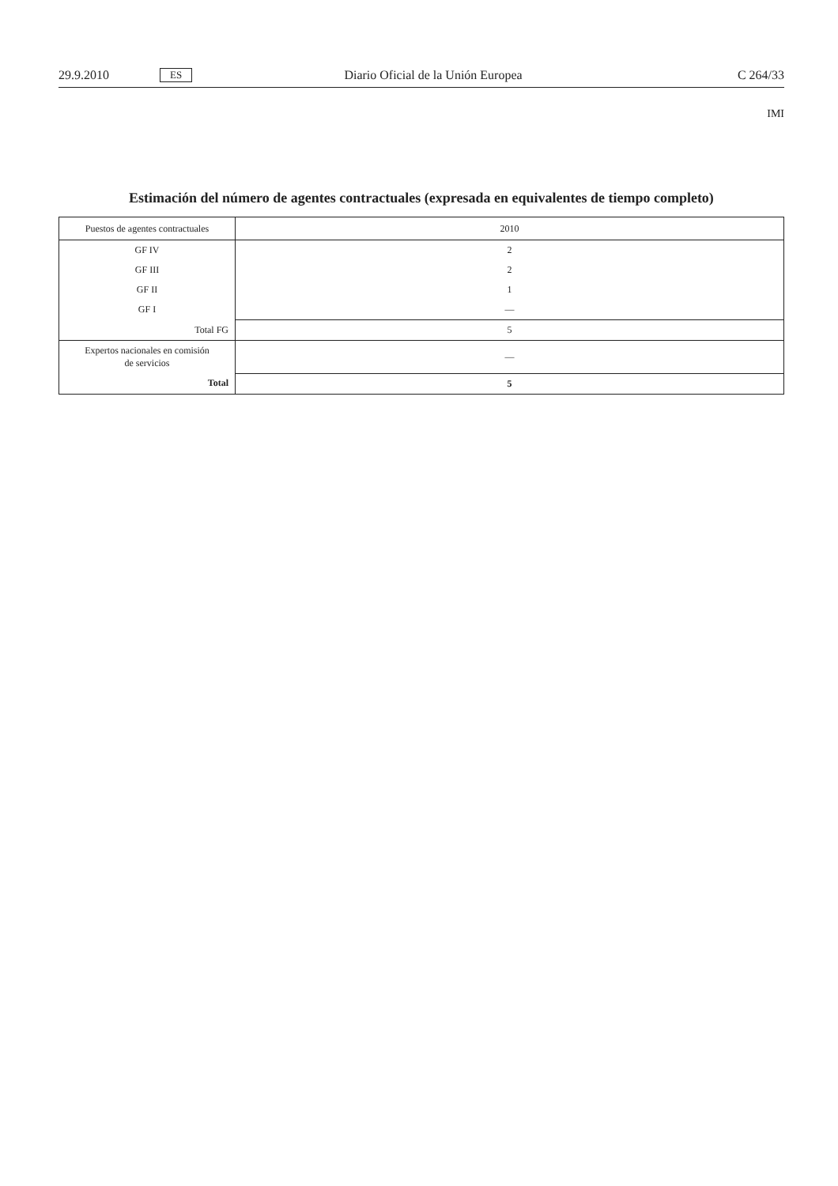29.9.2010 ES Diario Oficial de la Unión Europea C 264/33
IMI
Estimación del número de agentes contractuales (expresada en equivalentes de tiempo completo)
| Puestos de agentes contractuales | 2010 |
| --- | --- |
| GF IV | 2 |
| GF III | 2 |
| GF II | 1 |
| GF I | — |
| Total FG | 5 |
| Expertos nacionales en comisión de servicios | — |
| Total | 5 |